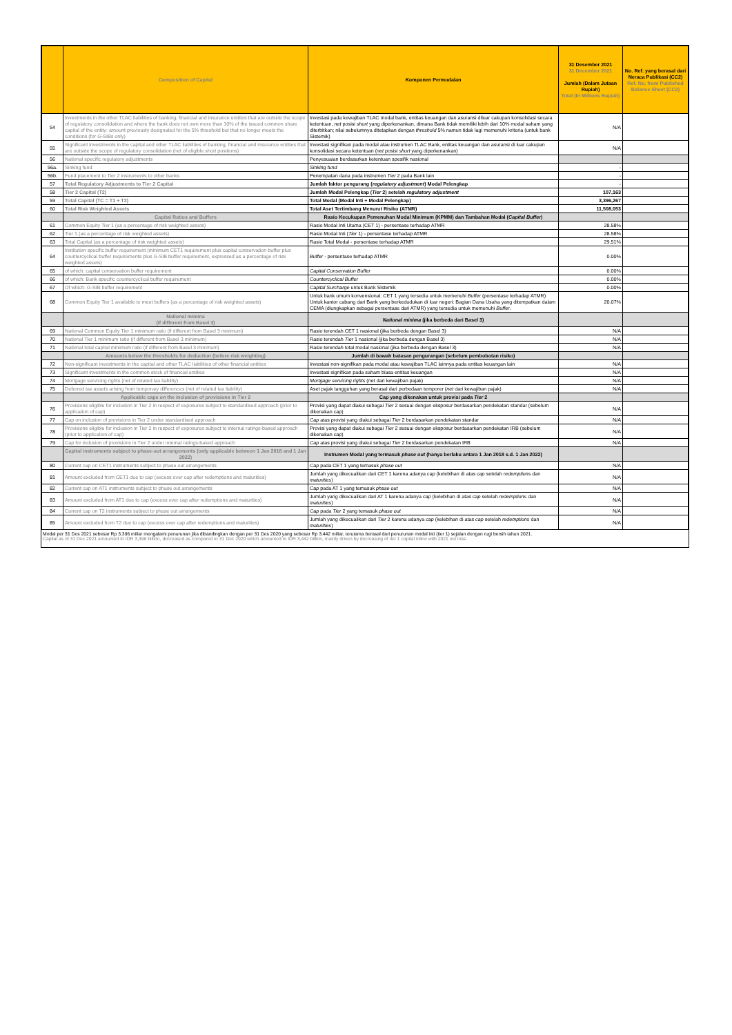| | Composition of Capital | Komponen Permodalan | 31 Desember 2021 31 December 2021 Jumlah (Dalam Jutaan Rupiah) Total (In Millions Rupiah) | No. Ref. yang berasal dari Neraca Publikasi (CC2) Ref. No. from Published Balance Sheet (CC2) |
| --- | --- | --- | --- | --- |
| 54 | Investments in the other TLAC liabilities of banking, financial and insurance entities that are outside the scope of regulatory consolidation and where the bank does not own more than 10% of the issued common share capital of the entity: amount previously designated for the 5% threshold but that no longer meets the conditions (for G-SIBs only) | Investasi pada kewajiban TLAC modal bank, entitas keuangan dan asuransi diluar cakupan konsolidasi secara ketentuan, net posisi short yang diperkenankan, dimana Bank tidak memiliki lebih dari 10% modal saham yang diterbitkan; nilai sebelumnya ditetapkan dengan threshold 5% namun tidak lagi memenuhi kriteria (untuk bank Sistemik) | N/A | |
| 55 | Significant investments in the capital and other TLAC liabilities of banking, financial and insurance entities that are outside the scope of regulatory consolidation (net of eligible short positions) | Investasi signifikan pada modal atau instrumen TLAC Bank, entitas keuangan dan asuransi di luar cakupan konsolidasi secara ketentuan ( net posisi short yang diperkenankan) | N/A | |
| 56 | National specific regulatory adjustments | Penyesuaian berdasarkan ketentuan spesifik nasional | | |
| 56a. | Sinking fund | Sinking fund | - | |
| 56b. | Fund placement to Tier 2 instruments to other banks | Penempatan dana pada instrumen Tier 2 pada Bank lain | - | |
| 57 | Total Regulatory Adjustments to Tier 2 Capital | Jumlah faktor pengurang ( regulatory adjustment ) Modal Pelengkap | - | |
| 58 | Tier 2 Capital (T2) | Jumlah Modal Pelengkap ( Tier 2) setelah regulatory adjustment | 107,163 | |
| 59 | Total Capital (TC = T1 + T2) | Total Modal (Modal Inti + Modal Pelengkap) | 3,396,267 | |
| 60 | Total Risk Weighted Assets | Total Aset Tertimbang Menurut Risiko (ATMR) | 11,508,053 | |
| | Capital Ratios and Buffers | Rasio Kecukupan Pemenuhan Modal Minimum (KPMM) dan Tambahan Modal ( Capital Buffer ) | | |
| 61 | Common Equity Tier 1 (as a percentage of risk weighted assets) | Rasio Modal Inti Utama (CET 1) - persentase terhadap ATMR | 28.58% | |
| 62 | Tier 1 (as a percentage of risk weighted assets) | Rasio Modal Inti ( Tier 1) - persentase terhadap ATMR | 28.58% | |
| 63 | Total Capital (as a percentage of risk weighted assets) | Rasio Total Modal - persentase terhadap ATMR | 29.51% | |
| 64 | Institution specific buffer requirement (minimum CET1 requirement plus capital conservation buffer plus countercyclical buffer requirements plus G-SIB buffer requirement, expressed as a percentage of risk weighted assets) | Buffer - persentase terhadap ATMR | 0.00% | |
| 65 | of which: capital conservation buffer requirement | Capital Conservation Buffer | 0.00% | |
| 66 | of which: Bank specific countercyclical buffer requirement | Countercyclical Buffer | 0.00% | |
| 67 | Of which: G-SIB buffer requirement | Capital Surcharge untuk Bank Sistemik | 0.00% | |
| 68 | Common Equity Tier 1 available to meet buffers (as a percentage of risk weighted assets) | Untuk bank umum konvensional: CET 1 yang tersedia untuk memenuhi Buffer (persentase terhadap ATMR) Untuk kantor cabang dari Bank yang berkedudukan di luar negeri: Bagian Dana Usaha yang ditempatkan dalam CEMA (diungkapkan sebagai persentase dari ATMR) yang tersedia untuk memenuhi Buffer . | 20.07% | |
| | National minima (if different from Basel 3) | National minima (jika berbeda dari Basel 3) | | |
| 69 | National Common Equity Tier 1 minimum ratio (if different from Basel 3 minimum) | Rasio terendah CET 1 nasional (jika berbeda dengan Basel 3) | N/A | |
| 70 | National Tier 1 minimum ratio (if different from Basel 3 minimum) | Rasio terendah Tier 1 nasional (jika berbeda dengan Basel 3) | N/A | |
| 71 | National total capital minimum ratio (if different from Basel 3 minimum) | Rasio terendah total modal nasional (jika berbeda dengan Basel 3) | N/A | |
| | Amounts below the thresholds for deduction (before risk weighting) | Jumlah di bawah batasan pengurangan (sebelum pembobotan risiko) | | |
| 72 | Non-significant investments in the capital and other TLAC liabilities of other financial entities | Investasi non-signifikan pada modal atau kewajiban TLAC lainnya pada entitas keuangan lain | N/A | |
| 73 | Significant investments in the common stock of financial entities | Investasi signifikan pada saham biasa entitas keuangan | N/A | |
| 74 | Mortgage servicing rights (net of related tax liability) | Mortgage servicing rights (net dari kewajiban pajak) | N/A | |
| 75 | Deferred tax assets arising from temporary differences (net of related tax liability) | Aset pajak tangguhan yang berasal dari perbedaan temporer ( net dari kewajiban pajak) | N/A | |
| | Applicable caps on the inclusion of provisions in Tier 2 | Cap yang dikenakan untuk provisi pada Tier 2 | | |
| 76 | Provisions eligible for inclusion in Tier 2 in respect of exposures subject to standardised approach (prior to application of cap) | Provisi yang dapat diakui sebagai Tier 2 sesuai dengan eksposur berdasarkan pendekatan standar (sebelum dikenakan cap ) | N/A | |
| 77 | Cap on inclusion of provisions in Tier 2 under standardised approach | Cap atas provisi yang diakui sebagai Tier 2 berdasarkan pendekatan standar | N/A | |
| 78 | Provisions eligible for inclusion in Tier 2 in respect of exposures subject to internal ratings-based approach (prior to application of cap) | Provisi yang dapat diakui sebagai Tier 2 sesuai dengan eksposur berdasarkan pendekatan IRB (sebelum dikenakan cap ) | N/A | |
| 79 | Cap for inclusion of provisions in Tier 2 under internal ratings-based approach | Cap atas provisi yang diakui sebagai Tier 2 berdasarkan pendekatan IRB | N/A | |
| | Capital instruments subject to phase-out arrangements (only applicable between 1 Jan 2018 and 1 Jan 2022) | Instrumen Modal yang termasuk phase out (hanya berlaku antara 1 Jan 2018 s.d. 1 Jan 2022) | | |
| 80 | Current cap on CET1 instruments subject to phase out arrangements | Cap pada CET 1 yang temasuk phase out | N/A | |
| 81 | Amount excluded from CET1 due to cap (excess over cap after redemptions and maturities) | Jumlah yang dikecualikan dari CET 1 karena adanya cap (kelebihan di atas cap setelah redemptions dan maturities ) | N/A | |
| 82 | Current cap on AT1 instruments subject to phase out arrangements | Cap pada AT 1 yang temasuk phase out | N/A | |
| 83 | Amount excluded from AT1 due to cap (excess over cap after redemptions and maturities) | Jumlah yang dikecualikan dari AT 1 karena adanya cap (kelebihan di atas cap setelah redemptions dan maturities ) | N/A | |
| 84 | Current cap on T2 instruments subject to phase out arrangements | Cap pada Tier 2 yang temasuk phase out | N/A | |
| 85 | Amount excluded from T2 due to cap (excess over cap after redemptions and maturities) | Jumlah yang dikecualikan dari Tier 2 karena adanya cap (kelebihan di atas cap setelah redemptions dan maturities ) | N/A | |
Modal per 31 Des 2021 sebesar Rp 3.396 miliar mengalami penurunan jika dibandingkan dengan per 31 Des 2020 yang sebesar Rp 3.442 miliar, terutama berasal dari penurunan modal inti (tier 1) sejalan dengan rugi bersih tahun 2021.
Capital as of 31 Dec 2021 amounted to IDR 3,396 billion, decreased as compared to 31 Dec 2020 which amounted to IDR 3,442 billion, mainly driven by decreasing of tier 1 capital inline with 2021 net loss.